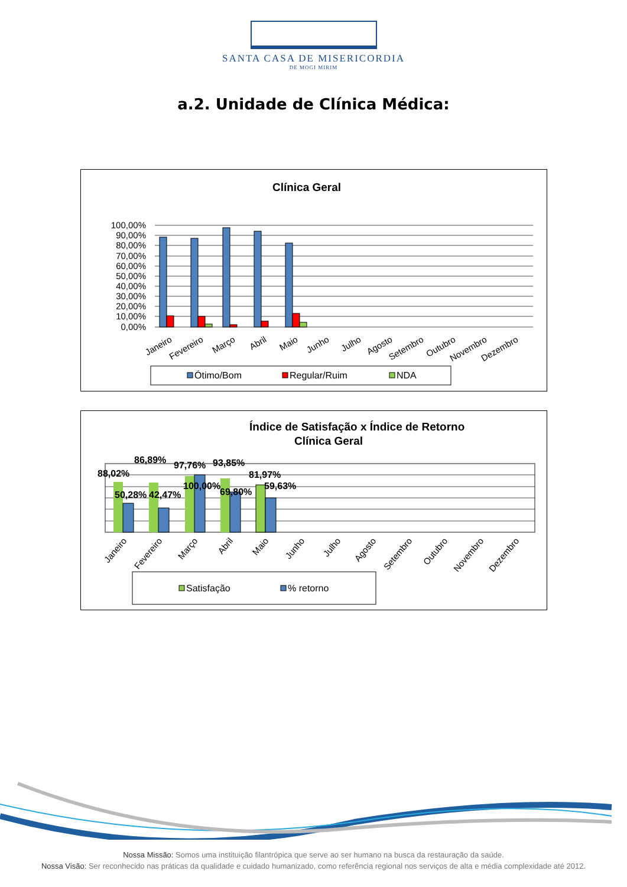SANTA CASA DE MISERICORDIA
DE MOGI MIRIM
a.2. Unidade de Clínica Médica:
Clínica Geral
100,00%
90,00%
80,00%
70,00%
60,00%
50,00%
40,00%
30,00%
20,00%
10,00%
0,00%
Janeiro
Fevereiro
Março
Abril
Maio
Junho
Julho
Agosto
Setembro
Outubro
Novembro
Dezembro
Ótimo/Bom
Regular/Ruim
NDA
Índice de Satisfação x Índice de Retorno
Clínica Geral
88,02%
86,89%
97,76%
93,85%
81,97%
50,28%
42,47%
100,00%
69,80%
59,63%
Janeiro
Fevereiro
Março
Abril
Maio
Junho
Julho
Agosto
Setembro
Outubro
Novembro
Dezembro
Satisfação
% retorno
Nossa Missão: Somos uma instituição filantrópica que serve ao ser humano na busca da restauração da saúde.
Nossa Visão: Ser reconhecido nas práticas da qualidade e cuidado humanizado, como referência regional nos serviços de alta e média complexidade até 2012.